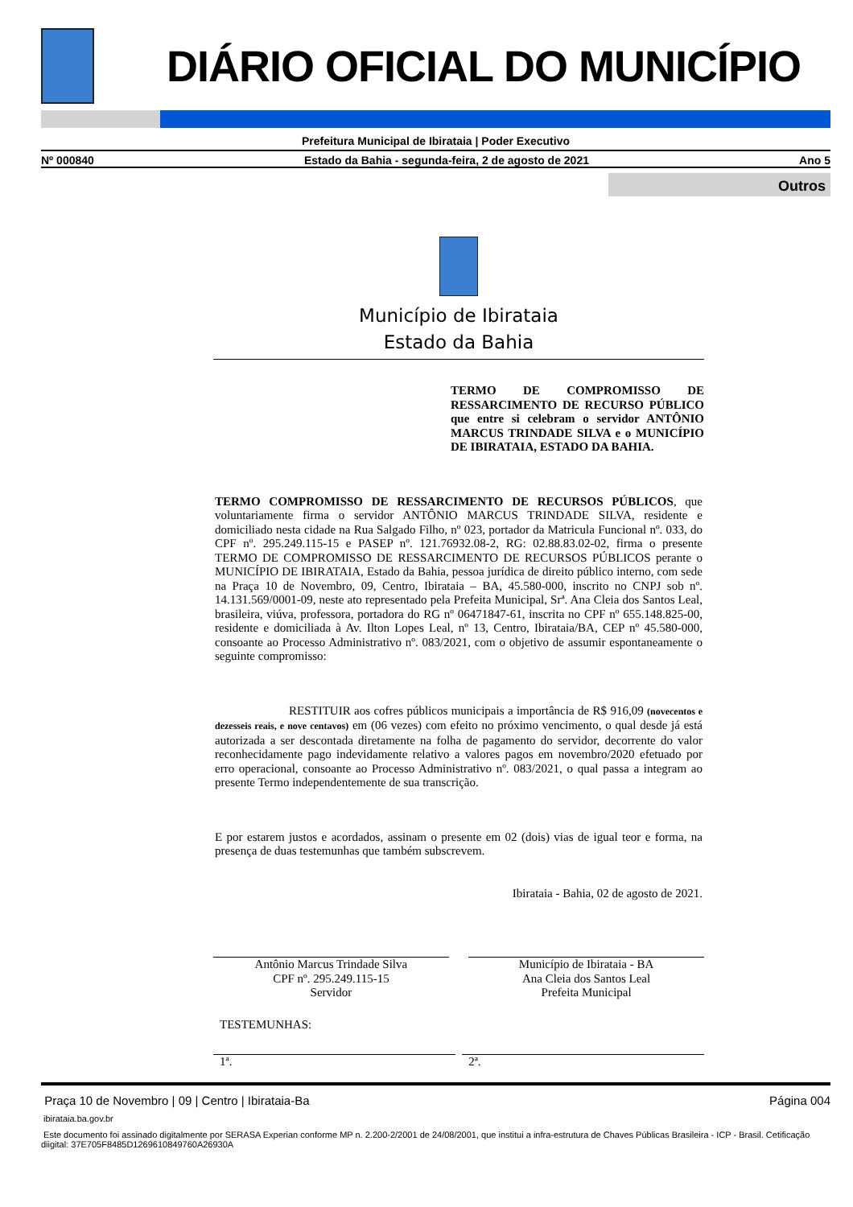DIÁRIO OFICIAL DO MUNICÍPIO
Prefeitura Municipal de Ibirataia | Poder Executivo
Nº 000840 Estado da Bahia - segunda-feira, 2 de agosto de 2021 Ano 5
Outros
Município de Ibirataia
Estado da Bahia
TERMO DE COMPROMISSO DE RESSARCIMENTO DE RECURSO PÚBLICO que entre si celebram o servidor ANTÔNIO MARCUS TRINDADE SILVA e o MUNICÍPIO DE IBIRATAIA, ESTADO DA BAHIA.
TERMO COMPROMISSO DE RESSARCIMENTO DE RECURSOS PÚBLICOS, que voluntariamente firma o servidor ANTÔNIO MARCUS TRINDADE SILVA, residente e domiciliado nesta cidade na Rua Salgado Filho, nº 023, portador da Matricula Funcional nº. 033, do CPF nº. 295.249.115-15 e PASEP nº. 121.76932.08-2, RG: 02.88.83.02-02, firma o presente TERMO DE COMPROMISSO DE RESSARCIMENTO DE RECURSOS PÚBLICOS perante o MUNICÍPIO DE IBIRATAIA, Estado da Bahia, pessoa jurídica de direito público interno, com sede na Praça 10 de Novembro, 09, Centro, Ibirataia – BA, 45.580-000, inscrito no CNPJ sob nº. 14.131.569/0001-09, neste ato representado pela Prefeita Municipal, Srª. Ana Cleia dos Santos Leal, brasileira, viúva, professora, portadora do RG nº 06471847-61, inscrita no CPF nº 655.148.825-00, residente e domiciliada à Av. Ilton Lopes Leal, nº 13, Centro, Ibirataia/BA, CEP nº 45.580-000, consoante ao Processo Administrativo nº. 083/2021, com o objetivo de assumir espontaneamente o seguinte compromisso:
RESTITUIR aos cofres públicos municipais a importância de R$ 916,09 (novecentos e dezesseis reais, e nove centavos) em (06 vezes) com efeito no próximo vencimento, o qual desde já está autorizada a ser descontada diretamente na folha de pagamento do servidor, decorrente do valor reconhecidamente pago indevidamente relativo a valores pagos em novembro/2020 efetuado por erro operacional, consoante ao Processo Administrativo nº. 083/2021, o qual passa a integram ao presente Termo independentemente de sua transcrição.
E por estarem justos e acordados, assinam o presente em 02 (dois) vias de igual teor e forma, na presença de duas testemunhas que também subscrevem.
Ibirataia - Bahia, 02 de agosto de 2021.
Antônio Marcus Trindade Silva
CPF nº. 295.249.115-15
Servidor
Município de Ibirataia - BA
Ana Cleia dos Santos Leal
Prefeita Municipal
TESTEMUNHAS:
1ª. 2ª.
Praça 10 de Novembro | 09 | Centro | Ibirataia-Ba Página 004
ibirataia.ba.gov.br
Este documento foi assinado digitalmente por SERASA Experian conforme MP n. 2.200-2/2001 de 24/08/2001, que institui a infra-estrutura de Chaves Públicas Brasileira - ICP - Brasil. Cetificação diigital: 37E705F8485D1269610849760A26930A